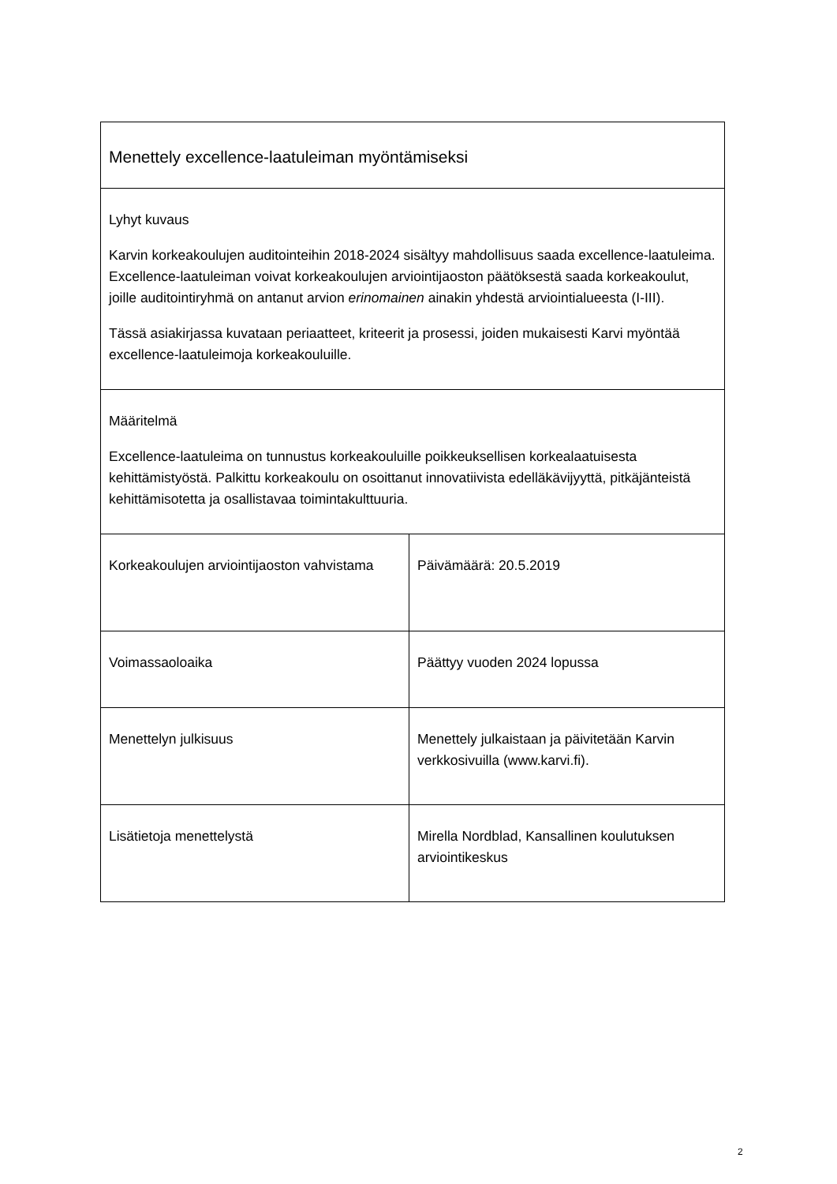| Menettely excellence-laatuleiman myöntämiseksi | |
| Lyhyt kuvaus Karvin korkeakoulujen auditointeihin 2018-2024 sisältyy mahdollisuus saada excellence-laatuleima. Excellence-laatuleiman voivat korkeakoulujen arviointijaoston päätöksestä saada korkeakoulut, joille auditointiryhmä on antanut arvion erinomainen ainakin yhdestä arviointialueesta (I-III). Tässä asiakirjassa kuvataan periaatteet, kriteerit ja prosessi, joiden mukaisesti Karvi myöntää excellence-laatuleimoja korkeakouluille. | |
| Määritelmä Excellence-laatuleima on tunnustus korkeakouluille poikkeuksellisen korkealaatuisesta kehittämistyöstä. Palkittu korkeakoulu on osoittanut innovatiivista edelläkävijyyttä, pitkäjänteistä kehittämisotetta ja osallistavaa toimintakulttuuria. | |
| Korkeakoulujen arviointijaoston vahvistama | Päivämäärä: 20.5.2019 |
| Voimassaoloaika | Päättyy vuoden 2024 lopussa |
| Menettelyn julkisuus | Menettely julkaistaan ja päivitetään Karvin verkkosivuilla (www.karvi.fi). |
| Lisätietoja menettelystä | Mirella Nordblad, Kansallinen koulutuksen arviointikeskus |
2